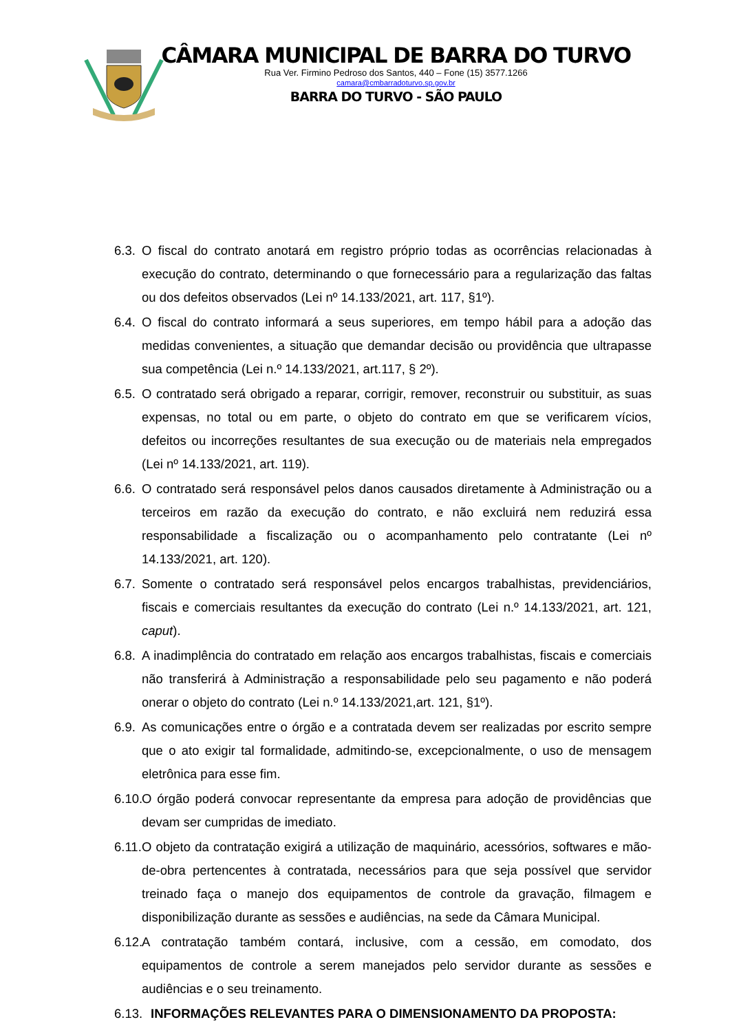CÂMARA MUNICIPAL DE BARRA DO TURVO
Rua Ver. Firmino Pedroso dos Santos, 440 – Fone (15) 3577.1266
camara@cmbarradoturvo.sp.gov.br
BARRA DO TURVO - SÃO PAULO
6.3. O fiscal do contrato anotará em registro próprio todas as ocorrências relacionadas à execução do contrato, determinando o que fornecessário para a regularização das faltas ou dos defeitos observados (Lei nº 14.133/2021, art. 117, §1º).
6.4. O fiscal do contrato informará a seus superiores, em tempo hábil para a adoção das medidas convenientes, a situação que demandar decisão ou providência que ultrapasse sua competência (Lei n.º 14.133/2021, art.117, § 2º).
6.5. O contratado será obrigado a reparar, corrigir, remover, reconstruir ou substituir, as suas expensas, no total ou em parte, o objeto do contrato em que se verificarem vícios, defeitos ou incorreções resultantes de sua execução ou de materiais nela empregados (Lei nº 14.133/2021, art. 119).
6.6. O contratado será responsável pelos danos causados diretamente à Administração ou a terceiros em razão da execução do contrato, e não excluirá nem reduzirá essa responsabilidade a fiscalização ou o acompanhamento pelo contratante (Lei nº 14.133/2021, art. 120).
6.7. Somente o contratado será responsável pelos encargos trabalhistas, previdenciários, fiscais e comerciais resultantes da execução do contrato (Lei n.º 14.133/2021, art. 121, caput).
6.8. A inadimplência do contratado em relação aos encargos trabalhistas, fiscais e comerciais não transferirá à Administração a responsabilidade pelo seu pagamento e não poderá onerar o objeto do contrato (Lei n.º 14.133/2021,art. 121, §1º).
6.9. As comunicações entre o órgão e a contratada devem ser realizadas por escrito sempre que o ato exigir tal formalidade, admitindo-se, excepcionalmente, o uso de mensagem eletrônica para esse fim.
6.10. O órgão poderá convocar representante da empresa para adoção de providências que devam ser cumpridas de imediato.
6.11. O objeto da contratação exigirá a utilização de maquinário, acessórios, softwares e mão-de-obra pertencentes à contratada, necessários para que seja possível que servidor treinado faça o manejo dos equipamentos de controle da gravação, filmagem e disponibilização durante as sessões e audiências, na sede da Câmara Municipal.
6.12. A contratação também contará, inclusive, com a cessão, em comodato, dos equipamentos de controle a serem manejados pelo servidor durante as sessões e audiências e o seu treinamento.
6.13. INFORMAÇÕES RELEVANTES PARA O DIMENSIONAMENTO DA PROPOSTA: